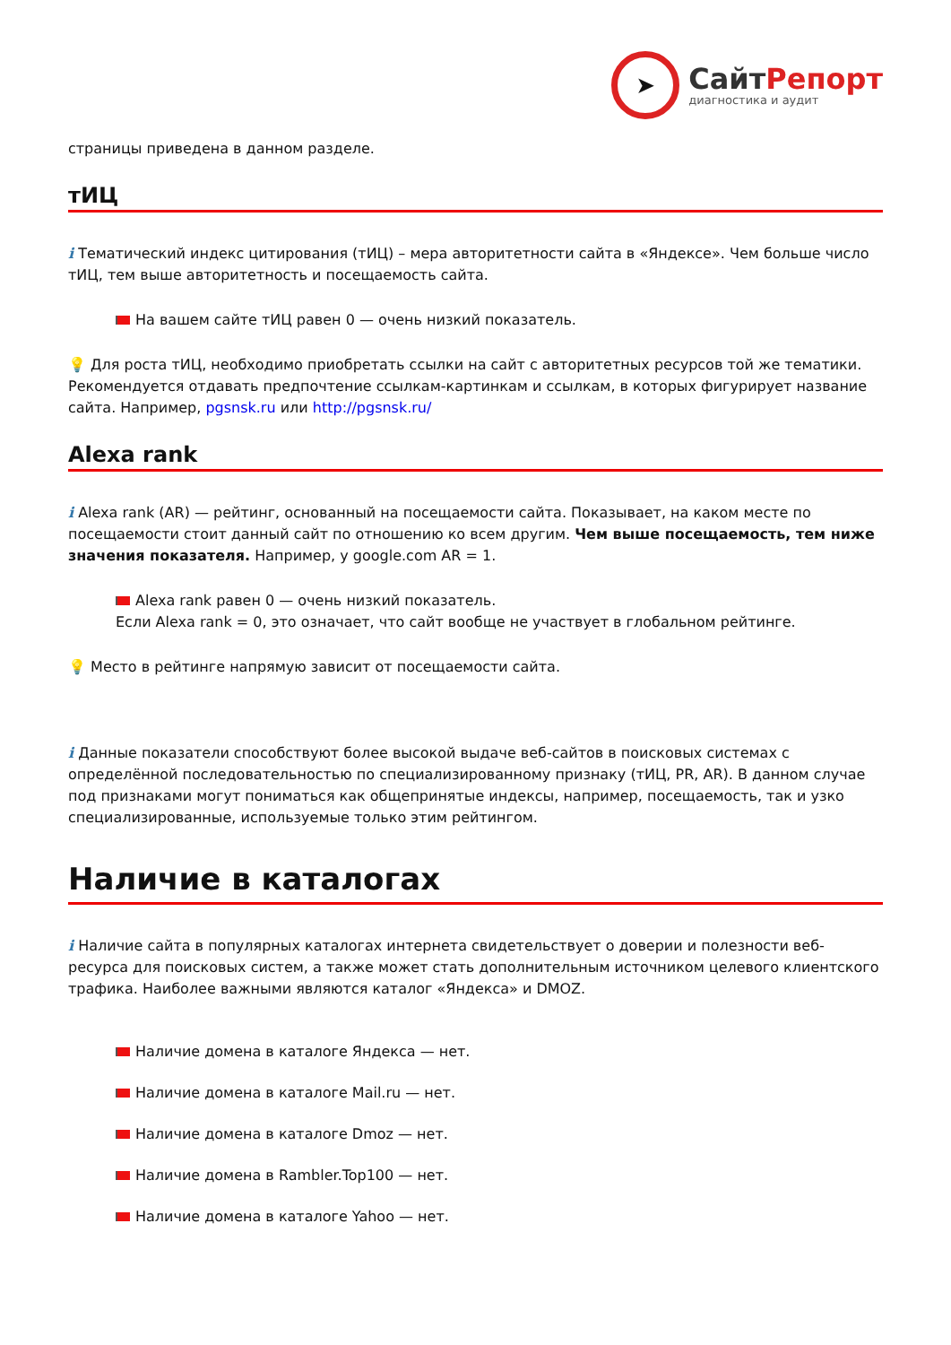➤
СайтРепорт
диагностика и аудит
страницы приведена в данном разделе.
тИЦ
i Тематический индекс цитирования (тИЦ) – мера авторитетности сайта в «Яндексе». Чем больше число тИЦ, тем выше авторитетность и посещаемость сайта.
На вашем сайте тИЦ равен 0 — очень низкий показатель.
💡 Для роста тИЦ, необходимо приобретать ссылки на сайт с авторитетных ресурсов той же тематики. Рекомендуется отдавать предпочтение ссылкам-картинкам и ссылкам, в которых фигурирует название сайта. Например, pgsnsk.ru или http://pgsnsk.ru/
Alexa rank
i Alexa rank (AR) — рейтинг, основанный на посещаемости сайта. Показывает, на каком месте по посещаемости стоит данный сайт по отношению ко всем другим. Чем выше посещаемость, тем ниже значения показателя. Например, у google.com AR = 1.
Alexa rank равен 0 — очень низкий показатель.
Если Alexa rank = 0, это означает, что сайт вообще не участвует в глобальном рейтинге.
💡 Место в рейтинге напрямую зависит от посещаемости сайта.
i Данные показатели способствуют более высокой выдаче веб-сайтов в поисковых системах с определённой последовательностью по специализированному признаку (тИЦ, PR, AR). В данном случае под признаками могут пониматься как общепринятые индексы, например, посещаемость, так и узко специализированные, используемые только этим рейтингом.
Наличие в каталогах
i Наличие сайта в популярных каталогах интернета свидетельствует о доверии и полезности веб-ресурса для поисковых систем, а также может стать дополнительным источником целевого клиентского трафика. Наиболее важными являются каталог «Яндекса» и DMOZ.
Наличие домена в каталоге Яндекса — нет.
Наличие домена в каталоге Mail.ru — нет.
Наличие домена в каталоге Dmoz — нет.
Наличие домена в Rambler.Top100 — нет.
Наличие домена в каталоге Yahoo — нет.